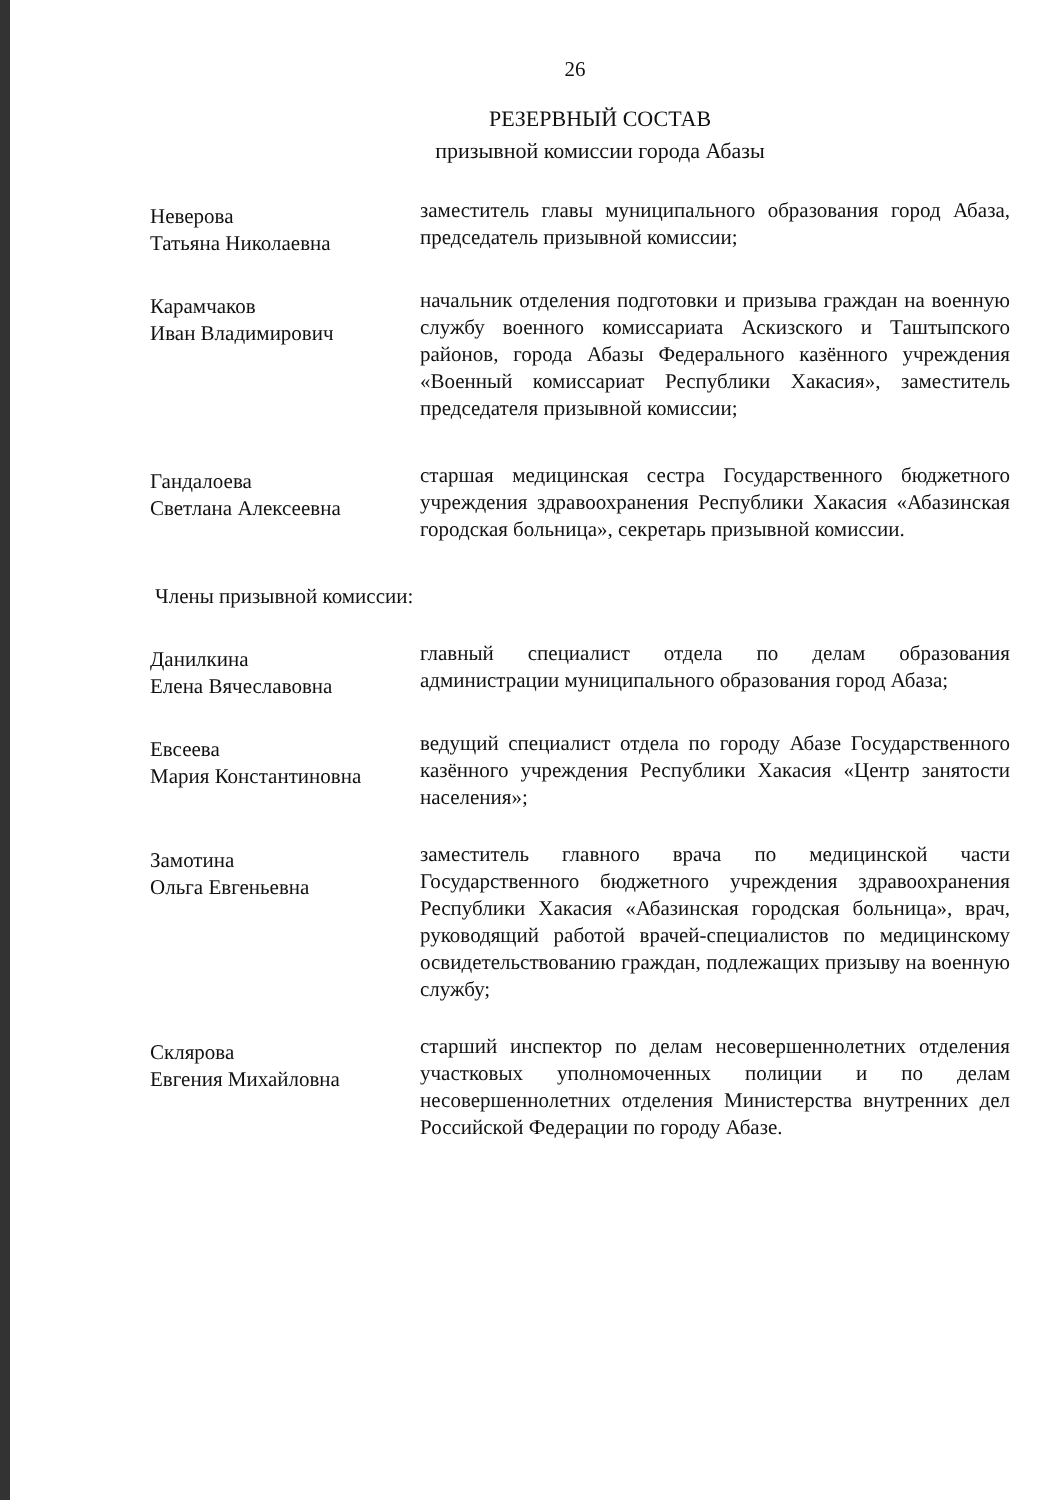26
РЕЗЕРВНЫЙ СОСТАВ
призывной комиссии города Абазы
Неверова
Татьяна Николаевна
заместитель главы муниципального образования город Абаза, председатель призывной комиссии;
Карамчаков
Иван Владимирович
начальник отделения подготовки и призыва граждан на военную службу военного комиссариата Аскизского и Таштыпского районов, города Абазы Федерального казённого учреждения «Военный комиссариат Республики Хакасия», заместитель председателя призывной комиссии;
Гандалоева
Светлана Алексеевна
старшая медицинская сестра Государственного бюджетного учреждения здравоохранения Республики Хакасия «Абазинская городская больница», секретарь призывной комиссии.
Члены призывной комиссии:
Данилкина
Елена Вячеславовна
главный специалист отдела по делам образования администрации муниципального образования город Абаза;
Евсеева
Мария Константиновна
ведущий специалист отдела по городу Абазе Государственного казённого учреждения Республики Хакасия «Центр занятости населения»;
Замотина
Ольга Евгеньевна
заместитель главного врача по медицинской части Государственного бюджетного учреждения здравоохранения Республики Хакасия «Абазинская городская больница», врач, руководящий работой врачей-специалистов по медицинскому освидетельствованию граждан, подлежащих призыву на военную службу;
Склярова
Евгения Михайловна
старший инспектор по делам несовершеннолетних отделения участковых уполномоченных полиции и по делам несовершеннолетних отделения Министерства внутренних дел Российской Федерации по городу Абазе.